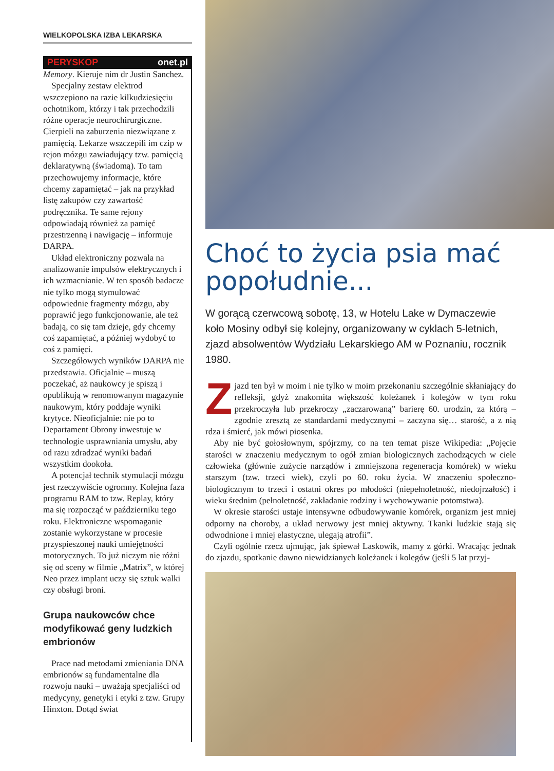WIELKOPOLSKA IZBA LEKARSKA
PERYSKOP onet.pl
Memory. Kieruje nim dr Justin Sanchez.
Specjalny zestaw elektrod wszczepiono na razie kilkudziesięciu ochotnikom, którzy i tak przechodzili różne operacje neurochirurgiczne. Cierpieli na zaburzenia niezwiązane z pamięcią. Lekarze wszczepili im czip w rejon mózgu zawiadujący tzw. pamięcią deklaratywną (świadomą). To tam przechowujemy informacje, które chcemy zapamiętać – jak na przykład listę zakupów czy zawartość podręcznika. Te same rejony odpowiadają również za pamięć przestrzenną i nawigację – informuje DARPA.
Układ elektroniczny pozwala na analizowanie impulsów elektrycznych i ich wzmacnianie. W ten sposób badacze nie tylko mogą stymulować odpowiednie fragmenty mózgu, aby poprawić jego funkcjonowanie, ale też badają, co się tam dzieje, gdy chcemy coś zapamiętać, a później wydobyć to coś z pamięci.
Szczegółowych wyników DARPA nie przedstawia. Oficjalnie – muszą poczekać, aż naukowcy je spiszą i opublikują w renomowanym magazynie naukowym, który poddaje wyniki krytyce. Nieoficjalnie: nie po to Departament Obrony inwestuje w technologie usprawniania umysłu, aby od razu zdradzać wyniki badań wszystkim dookoła.
A potencjał technik stymulacji mózgu jest rzeczywiście ogromny. Kolejna faza programu RAM to tzw. Replay, który ma się rozpocząć w październiku tego roku. Elektroniczne wspomaganie zostanie wykorzystane w procesie przyspieszonej nauki umiejętności motorycznych. To już niczym nie różni się od sceny w filmie „Matrix”, w której Neo przez implant uczy się sztuk walki czy obsługi broni.
Grupa naukowców chce modyfikować geny ludzkich embrionów
Prace nad metodami zmieniania DNA embrionów są fundamentalne dla rozwoju nauki – uważają specjaliści od medycyny, genetyki i etyki z tzw. Grupy Hinxton. Dotąd świat
Choć to życia psia mać popołudnie...
W gorącą czerwcową sobotę, 13, w Hotelu Lake w Dymaczewie koło Mosiny odbył się kolejny, organizowany w cyklach 5-letnich, zjazd absolwentów Wydziału Lekarskiego AM w Poznaniu, rocznik 1980.
Zjazd ten był w moim i nie tylko w moim przekonaniu szczególnie skłaniający do refleksji, gdyż znakomita większość koleżanek i kolegów w tym roku przekroczyła lub przekroczy „zaczarowaną” barierę 60. urodzin, za którą – zgodnie zresztą ze standardami medycznymi – zaczyna się… starość, a z nią rdza i śmierć, jak mówi piosenka.
Aby nie być gołosłownym, spójrzmy, co na ten temat pisze Wikipedia: „Pojęcie starości w znaczeniu medycznym to ogół zmian biologicznych zachodzących w ciele człowieka (głównie zużycie narządów i zmniejszona regeneracja komórek) w wieku starszym (tzw. trzeci wiek), czyli po 60. roku życia. W znaczeniu społeczno-biologicznym to trzeci i ostatni okres po młodości (niepełnoletność, niedojrzałość) i wieku średnim (pełnoletność, zakładanie rodziny i wychowywanie potomstwa).
W okresie starości ustaje intensywne odbudowywanie komórek, organizm jest mniej odporny na choroby, a układ nerwowy jest mniej aktywny. Tkanki ludzkie stają się odwodnione i mniej elastyczne, ulegają atrofii”.
Czyli ogólnie rzecz ujmując, jak śpiewał Laskowik, mamy z górki. Wracając jednak do zjazdu, spotkanie dawno niewidzianych koleżanek i kolegów (jeśli 5 lat przyj-